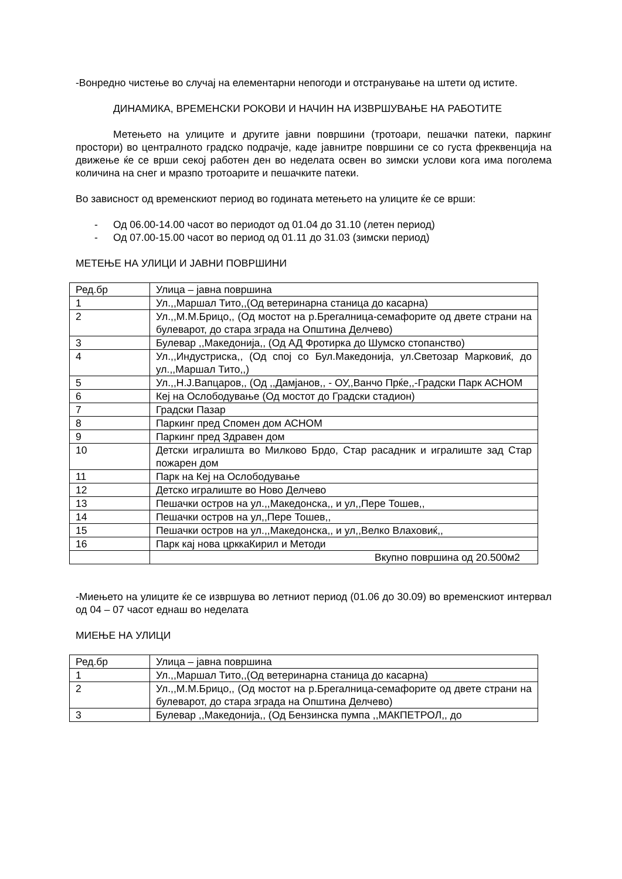-Вонредно чистење во случај на елементарни непогоди и отстранување на штети од истите.
ДИНАМИКА, ВРЕМЕНСКИ РОКОВИ И НАЧИН НА ИЗВРШУВАЊЕ НА РАБОТИТЕ
Метењето на улиците и другите јавни површини (тротоари, пешачки патеки, паркинг простори) во централното градско подрачје, каде јавнитре површини се со густа фреквенција на движење ќе се врши секој работен ден во неделата освен во зимски услови кога има поголема количина на снег и мразпо тротоарите и пешачките патеки.
Во зависност од временскиот период во годината метењето на улиците ќе се врши:
- Од 06.00-14.00 часот во периодот од 01.04 до 31.10 (летен период)
- Од 07.00-15.00 часот во период од 01.11 до 31.03 (зимски период)
МЕТЕЊЕ НА УЛИЦИ И ЈАВНИ ПОВРШИНИ
| Ред.бр | Улица – јавна површина |
| 1 | Ул.,,Маршал Тито,,(Од ветеринарна станица до касарна) |
| 2 | Ул.,,М.М.Брицо,, (Од мостот на р.Брегалница-семафорите од двете страни на булеварот, до стара зграда на Општина Делчево) |
| 3 | Булевар ,,Македонија,, (Од АД Фротирка до Шумско стопанство) |
| 4 | Ул.,,Индустриска,, (Од спој со Бул.Македонија, ул.Светозар Марковиќ, до ул.,,Маршал Тито,,) |
| 5 | Ул.,,Н.Ј.Вапцаров,, (Од ,,Дамјанов,, - ОУ,,Ванчо Прќе,,-Градски Парк АСНОМ |
| 6 | Кеј на Ослободување (Од мостот до Градски стадион) |
| 7 | Градски Пазар |
| 8 | Паркинг пред Спомен дом АСНОМ |
| 9 | Паркинг пред Здравен дом |
| 10 | Детски игралишта во Милково Брдо, Стар расадник и игралиште зад Стар пожарен дом |
| 11 | Парк на Кеј на Ослободување |
| 12 | Детско игралиште во Ново Делчево |
| 13 | Пешачки остров на ул.,,Македонска,, и ул,,Пере Тошев,, |
| 14 | Пешачки остров на ул,,Пере Тошев,, |
| 15 | Пешачки остров на ул.,,Македонска,, и ул,,Велко Влаховиќ,, |
| 16 | Парк кај нова црккаКирил и Методи |
| | Вкупно површина од 20.500м2 |
-Миењето на улиците ќе се извршува во летниот период (01.06 до 30.09) во временскиот интервал од 04 – 07 часот еднаш во неделата
МИЕЊЕ НА УЛИЦИ
| Ред.бр | Улица – јавна површина |
| 1 | Ул.,,Маршал Тито,,(Од ветеринарна станица до касарна) |
| 2 | Ул.,,М.М.Брицо,, (Од мостот на р.Брегалница-семафорите од двете страни на булеварот, до стара зграда на Општина Делчево) |
| 3 | Булевар ,,Македонија,, (Од Бензинска пумпа ,,МАКПЕТРОЛ,, до |